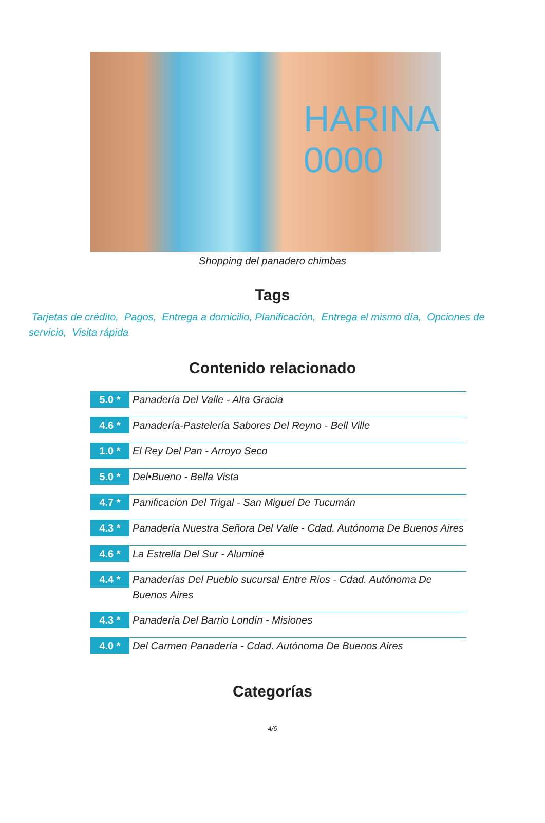HARINA
0000
Shopping del panadero chimbas
Tags
Tarjetas de crédito, Pagos, Entrega a domicilio, Planificación, Entrega el mismo día, Opciones de servicio, Visita rápida
Contenido relacionado
5.0 *
Panadería Del Valle - Alta Gracia
4.6 *
Panadería-Pastelería Sabores Del Reyno - Bell Ville
1.0 *
El Rey Del Pan - Arroyo Seco
5.0 *
Del•Bueno - Bella Vista
4.7 *
Panificacion Del Trigal - San Miguel De Tucumán
4.3 *
Panadería Nuestra Señora Del Valle - Cdad. Autónoma De Buenos Aires
4.6 *
La Estrella Del Sur - Aluminé
4.4 *
Panaderías Del Pueblo sucursal Entre Rios - Cdad. Autónoma De Buenos Aires
4.3 *
Panadería Del Barrio Londín - Misiones
4.0 *
Del Carmen Panadería - Cdad. Autónoma De Buenos Aires
Categorías
4/6